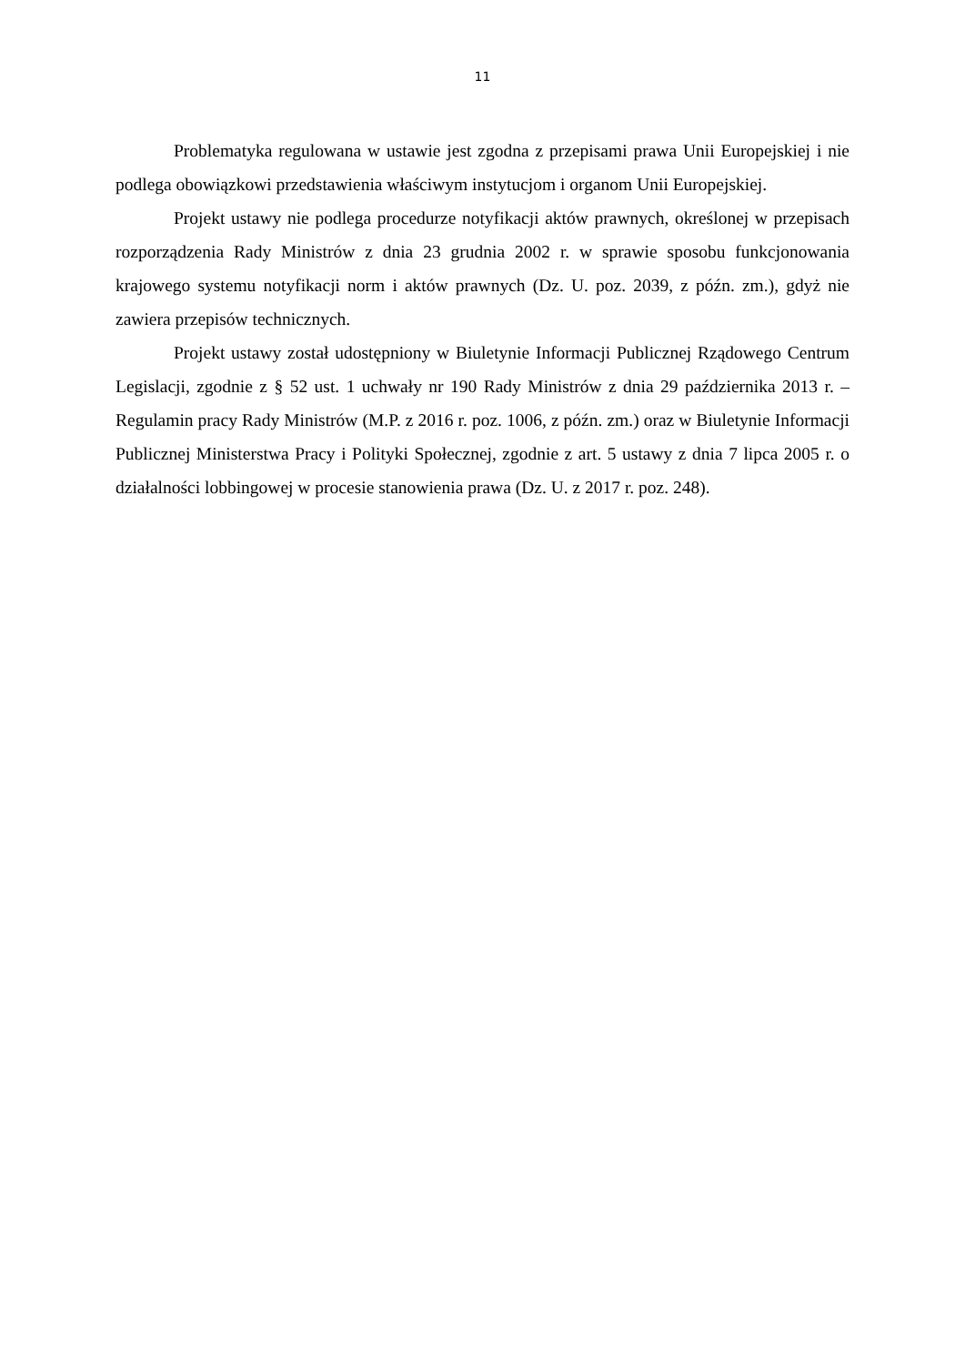11
Problematyka regulowana w ustawie jest zgodna z przepisami prawa Unii Europejskiej i nie podlega obowiązkowi przedstawienia właściwym instytucjom i organom Unii Europejskiej.
Projekt ustawy nie podlega procedurze notyfikacji aktów prawnych, określonej w przepisach rozporządzenia Rady Ministrów z dnia 23 grudnia 2002 r. w sprawie sposobu funkcjonowania krajowego systemu notyfikacji norm i aktów prawnych (Dz. U. poz. 2039, z późn. zm.), gdyż nie zawiera przepisów technicznych.
Projekt ustawy został udostępniony w Biuletynie Informacji Publicznej Rządowego Centrum Legislacji, zgodnie z § 52 ust. 1 uchwały nr 190 Rady Ministrów z dnia 29 października 2013 r. – Regulamin pracy Rady Ministrów (M.P. z 2016 r. poz. 1006, z późn. zm.) oraz w Biuletynie Informacji Publicznej Ministerstwa Pracy i Polityki Społecznej, zgodnie z art. 5 ustawy z dnia 7 lipca 2005 r. o działalności lobbingowej w procesie stanowienia prawa (Dz. U. z 2017 r. poz. 248).